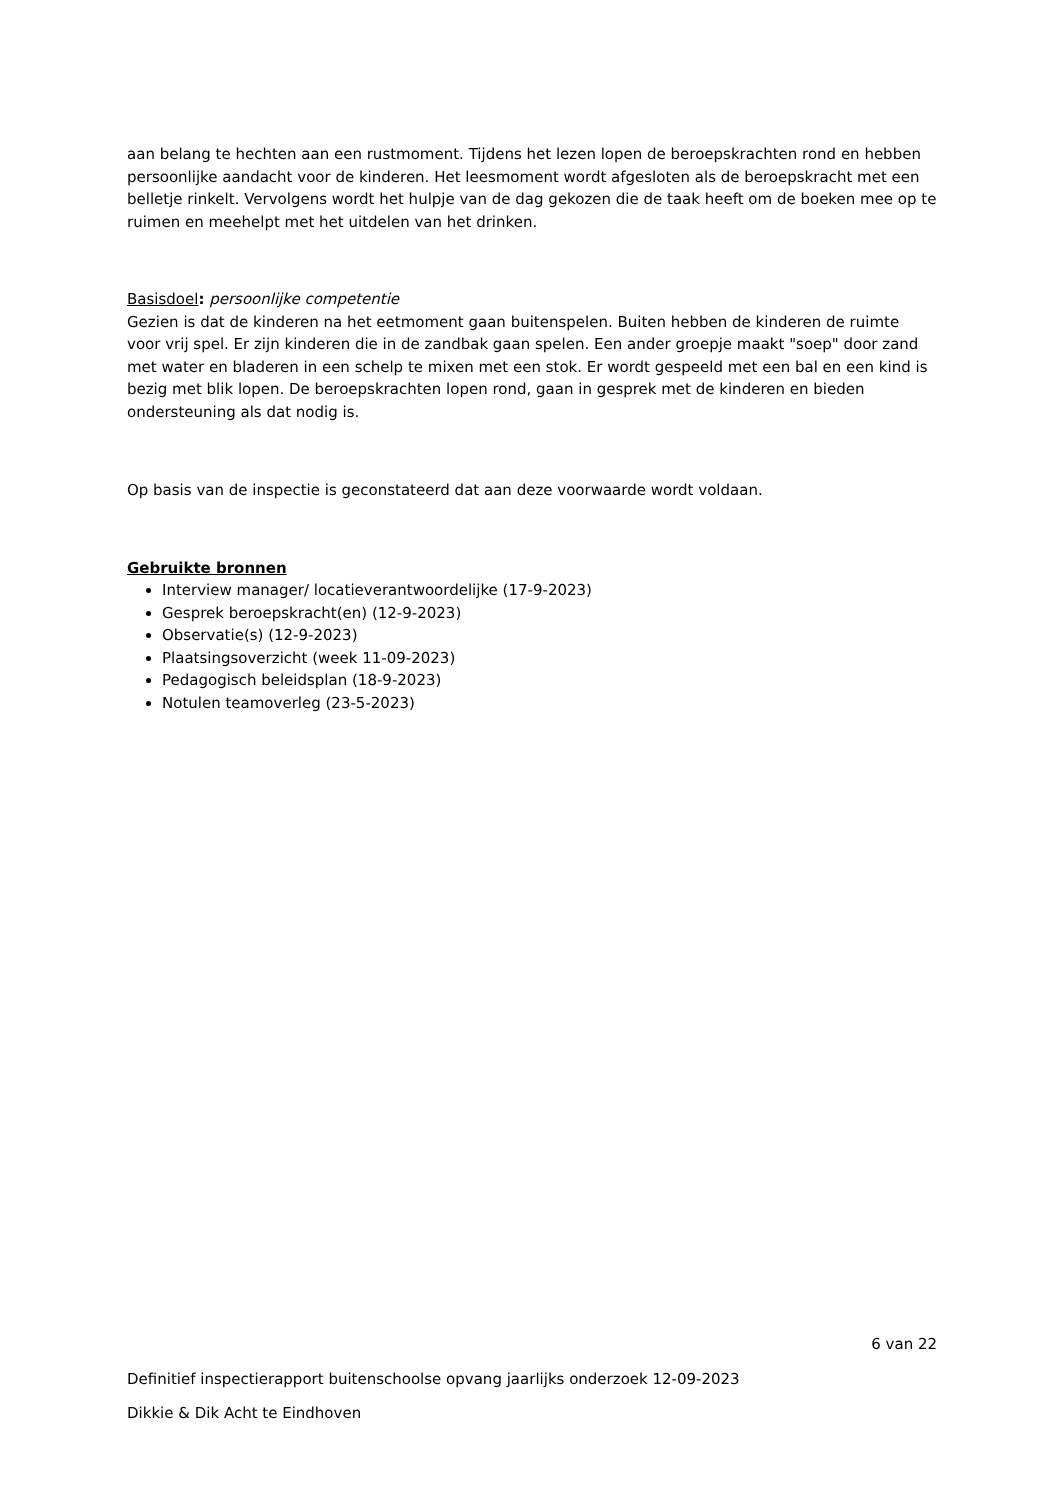aan belang te hechten aan een rustmoment. Tijdens het lezen lopen de beroepskrachten rond en hebben persoonlijke aandacht voor de kinderen. Het leesmoment wordt afgesloten als de beroepskracht met een belletje rinkelt. Vervolgens wordt het hulpje van de dag gekozen die de taak heeft om de boeken mee op te ruimen en meehelpt met het uitdelen van het drinken.
Basisdoel: persoonlijke competentie
Gezien is dat de kinderen na het eetmoment gaan buitenspelen. Buiten hebben de kinderen de ruimte voor vrij spel. Er zijn kinderen die in de zandbak gaan spelen. Een ander groepje maakt "soep" door zand met water en bladeren in een schelp te mixen met een stok. Er wordt gespeeld met een bal en een kind is bezig met blik lopen. De beroepskrachten lopen rond, gaan in gesprek met de kinderen en bieden ondersteuning als dat nodig is.
Op basis van de inspectie is geconstateerd dat aan deze voorwaarde wordt voldaan.
Gebruikte bronnen
Interview manager/ locatieverantwoordelijke (17-9-2023)
Gesprek beroepskracht(en) (12-9-2023)
Observatie(s) (12-9-2023)
Plaatsingsoverzicht (week 11-09-2023)
Pedagogisch beleidsplan (18-9-2023)
Notulen teamoverleg (23-5-2023)
6 van 22
Definitief inspectierapport buitenschoolse opvang jaarlijks onderzoek 12-09-2023
Dikkie & Dik Acht te Eindhoven